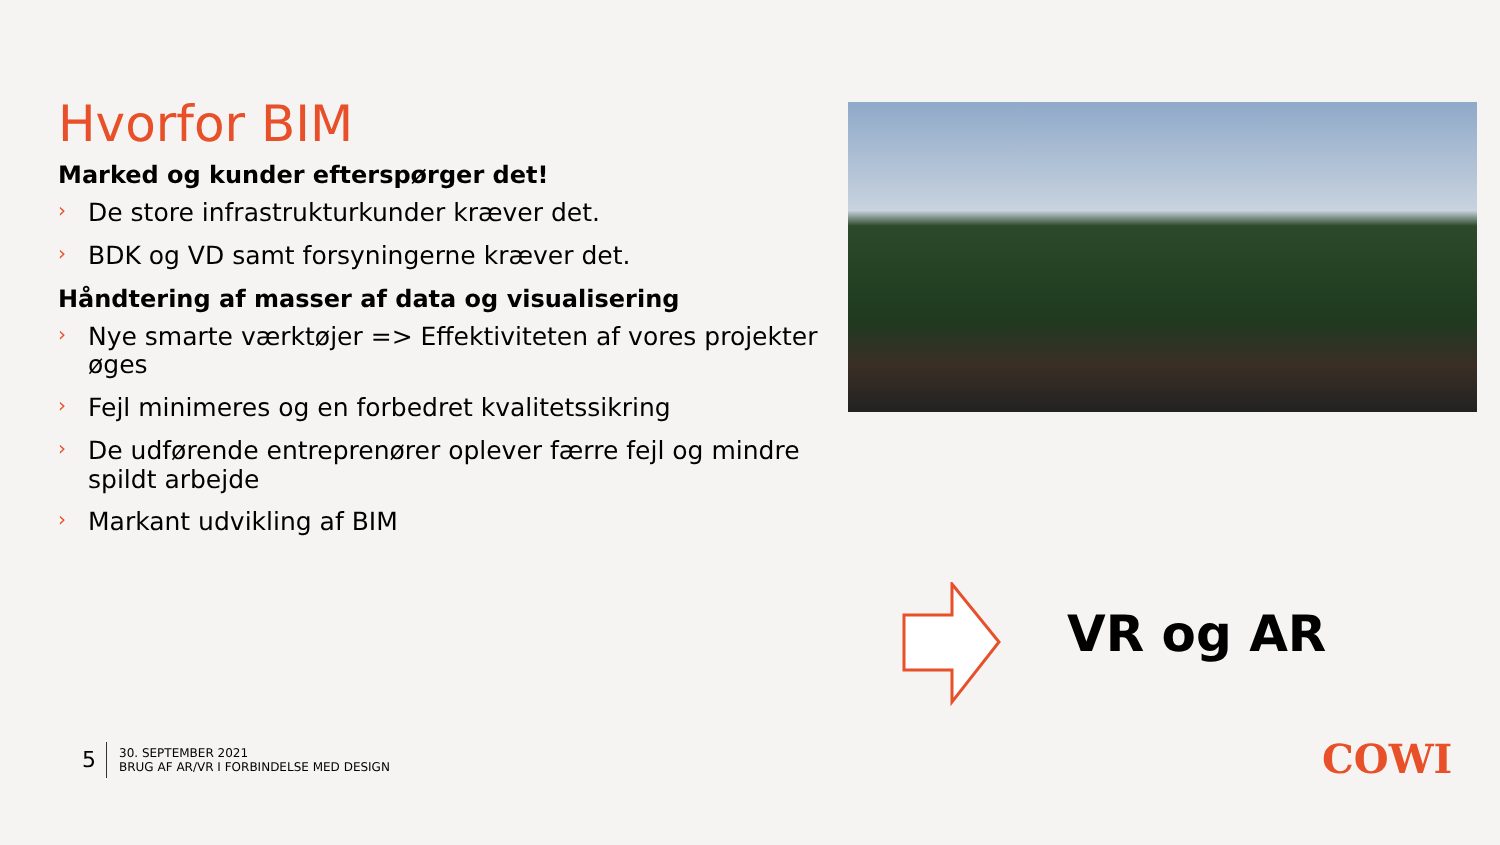Hvorfor BIM
Marked og kunder efterspørger det!
› De store infrastrukturkunder kræver det.
› BDK og VD samt forsyningerne kræver det.
Håndtering af masser af data og visualisering
› Nye smarte værktøjer => Effektiviteten af vores projekter øges
› Fejl minimeres og en forbedret kvalitetssikring
› De udførende entreprenører oplever færre fejl og mindre spildt arbejde
› Markant udvikling af BIM
VR og AR
5
30. SEPTEMBER 2021
BRUG AF AR/VR I FORBINDELSE MED DESIGN
COWI